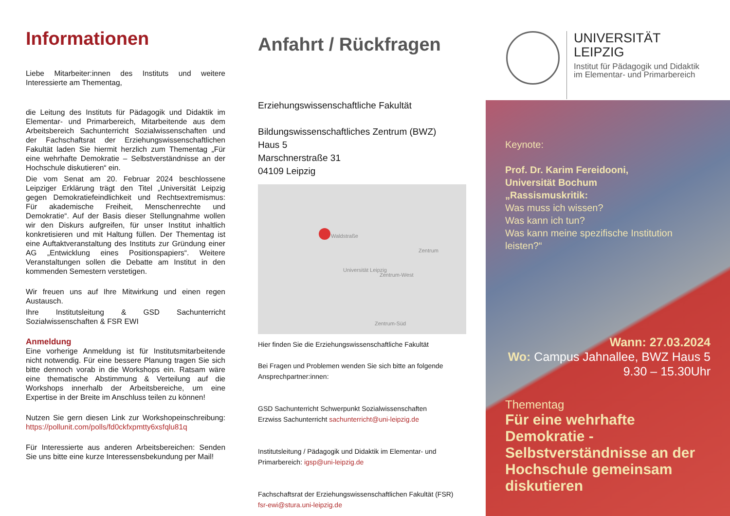Informationen
Liebe Mitarbeiter:innen des Instituts und weitere Interessierte am Thementag,
die Leitung des Instituts für Pädagogik und Didaktik im Elementar- und Primarbereich, Mitarbeitende aus dem Arbeitsbereich Sachunterricht Sozialwissenschaften und der Fachschaftsrat der Erziehungswissenschaftlichen Fakultät laden Sie hiermit herzlich zum Thementag „Für eine wehrhafte Demokratie – Selbstverständnisse an der Hochschule diskutieren“ ein.
Die vom Senat am 20. Februar 2024 beschlossene Leipziger Erklärung trägt den Titel „Universität Leipzig gegen Demokratiefeindlichkeit und Rechtsextremismus: Für akademische Freiheit, Menschenrechte und Demokratie“. Auf der Basis dieser Stellungnahme wollen wir den Diskurs aufgreifen, für unser Institut inhaltlich konkretisieren und mit Haltung füllen. Der Thementag ist eine Auftaktveranstaltung des Instituts zur Gründung einer AG „Entwicklung eines Positionspapiers“. Weitere Veranstaltungen sollen die Debatte am Institut in den kommenden Semestern verstetigen.
Wir freuen uns auf Ihre Mitwirkung und einen regen Austausch.
Ihre Institutsleitung & GSD Sachunterricht Sozialwissenschaften & FSR EWI
Anmeldung
Eine vorherige Anmeldung ist für Institutsmitarbeitende nicht notwendig. Für eine bessere Planung tragen Sie sich bitte dennoch vorab in die Workshops ein. Ratsam wäre eine thematische Abstimmung & Verteilung auf die Workshops innerhalb der Arbeitsbereiche, um eine Expertise in der Breite im Anschluss teilen zu können!
Nutzen Sie gern diesen Link zur Workshopeinschreibung: https://pollunit.com/polls/fd0ckfxpmtty6xsfqlu81q
Für Interessierte aus anderen Arbeitsbereichen: Senden Sie uns bitte eine kurze Interessensbekundung per Mail!
Anfahrt / Rückfragen
Erziehungswissenschaftliche Fakultät
Bildungswissenschaftliches Zentrum (BWZ)
Haus 5
Marschnerstraße 31
04109 Leipzig
Waldstraße
Universität Leipzig
Zentrum-West
Zentrum
Zentrum-Süd
Hier finden Sie die Erziehungswissenschaftliche Fakultät
Bei Fragen und Problemen wenden Sie sich bitte an folgende Ansprechpartner:innen:
GSD Sachunterricht Schwerpunkt Sozialwissenschaften
Erzwiss Sachunterricht sachunterricht@uni-leipzig.de
Institutsleitung / Pädagogik und Didaktik im Elementar- und Primarbereich: igsp@uni-leipzig.de
Fachschaftsrat der Erziehungswissenschaftlichen Fakultät (FSR)
fsr-ewi@stura.uni-leipzig.de
UNIVERSITÄT
LEIPZIG
Institut für Pädagogik und Didaktik
im Elementar- und Primarbereich
Keynote:
Prof. Dr. Karim Fereidooni,
Universität Bochum
„Rassismuskritik:
Was muss ich wissen?
Was kann ich tun?
Was kann meine spezifische Institution leisten?“
Wann: 27.03.2024
Wo: Campus Jahnallee, BWZ Haus 5
9.30 – 15.30Uhr
Thementag
Für eine wehrhafte Demokratie - Selbstverständnisse an der Hochschule gemeinsam diskutieren